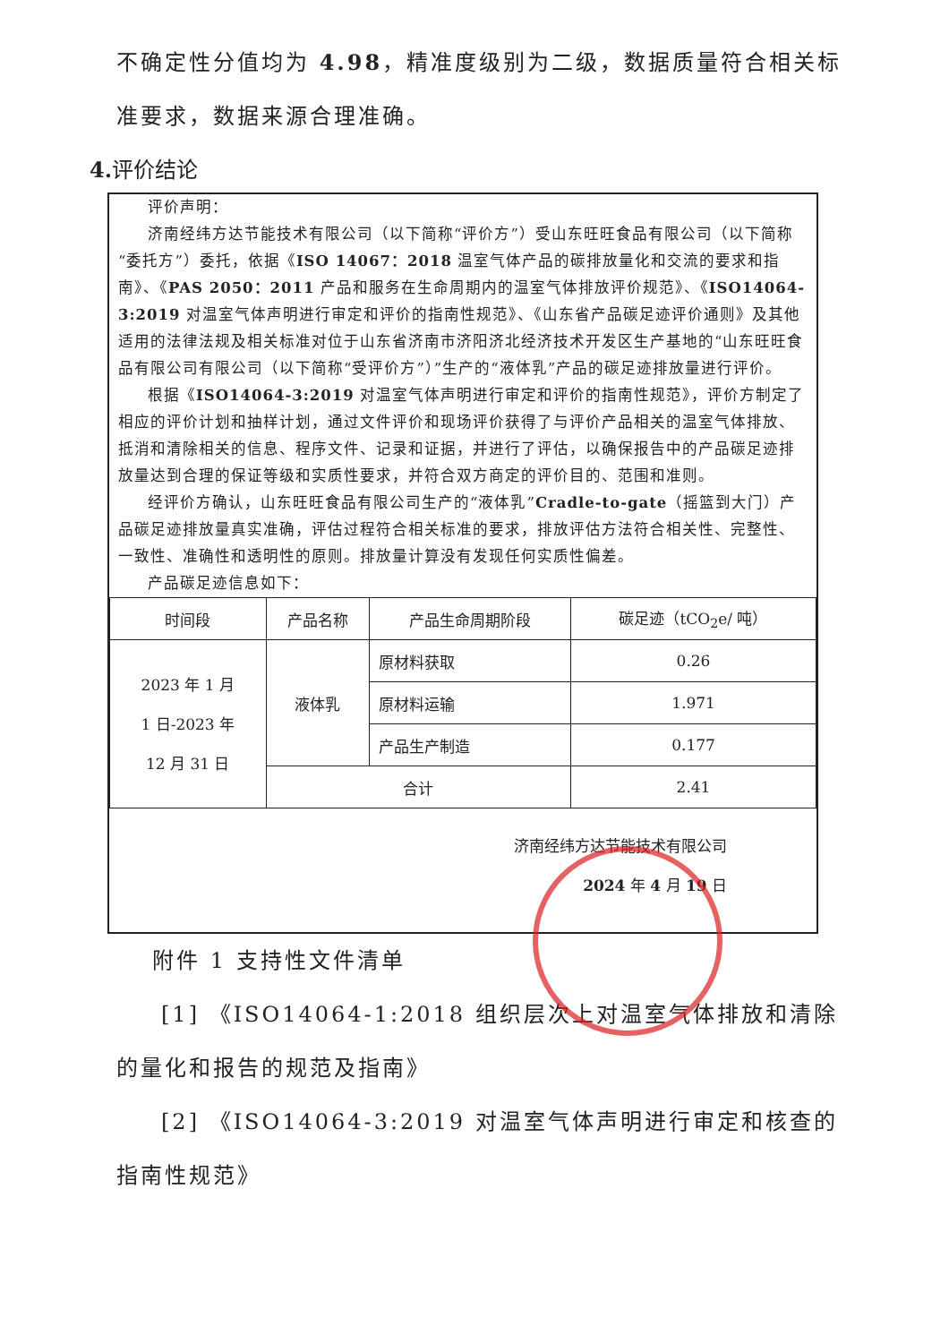不确定性分值均为 4.98，精准度级别为二级，数据质量符合相关标准要求，数据来源合理准确。
4. 评价结论
评价声明：
济南经纬方达节能技术有限公司（以下简称“评价方”）受山东旺旺食品有限公司（以下简称“委托方”）委托，依据《ISO 14067：2018 温室气体产品的碳排放量化和交流的要求和指南》、《PAS 2050：2011 产品和服务在生命周期内的温室气体排放评价规范》、《ISO14064-3:2019 对温室气体声明进行审定和评价的指南性规范》、《山东省产品碳足迹评价通则》及其他适用的法律法规及相关标准对位于山东省济南市济阳济北经济技术开发区生产基地的“山东旺旺食品有限公司有限公司（以下简称“受评价方”）”生产的“液体乳”产品的碳足迹排放量进行评价。
根据《ISO14064-3:2019 对温室气体声明进行审定和评价的指南性规范》，评价方制定了相应的评价计划和抽样计划，通过文件评价和现场评价获得了与评价产品相关的温室气体排放、抵消和清除相关的信息、程序文件、记录和证据，并进行了评估，以确保报告中的产品碳足迹排放量达到合理的保证等级和实质性要求，并符合双方商定的评价目的、范围和准则。
经评价方确认，山东旺旺食品有限公司生产的“液体乳”Cradle-to-gate（摇篮到大门）产品碳足迹排放量真实准确，评估过程符合相关标准的要求，排放评估方法符合相关性、完整性、一致性、准确性和透明性的原则。排放量计算没有发现任何实质性偏差。
产品碳足迹信息如下：
| 时间段 | 产品名称 | 产品生命周期阶段 | 碳足迹（tCO<sub>2</sub>e/ 吨） |
| --- | --- | --- | --- |
| 2023 年 1 月 1 日-2023 年 12 月 31 日 | 液体乳 | 原材料获取 | 0.26 |
| | | 原材料运输 | 1.971 |
| | | 产品生产制造 | 0.177 |
| | 合计 | | 2.41 |
济南经纬方达节能技术有限公司
2024 年 4 月 19 日
附件 1 支持性文件清单
[1] 《ISO14064-1:2018 组织层次上对温室气体排放和清除的量化和报告的规范及指南》
[2] 《ISO14064-3:2019 对温室气体声明进行审定和核查的指南性规范》